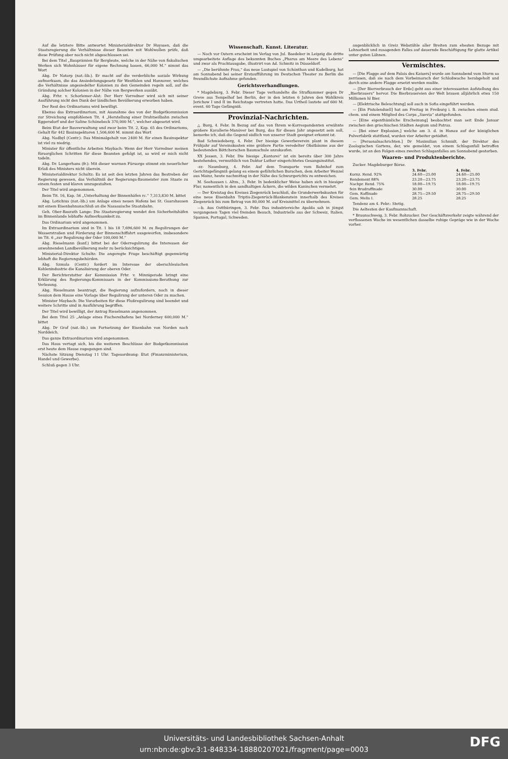Auf die letztere Bitte antwortet Ministerialdirektor Dr Huyssen, daß die Staatsregierung die Verhältnisse dieser Beamten mit Wohlwollen prüfe, daß diese Prüfung aber noch nicht abgeschlossen sei.
Bei dem Titel „Bauprämien für Bergleute, welche in der Nähe von fiskalischen Werken sich Wohnhäuser für eigene Rechnung bauen, 66,000 M.“ nimmt das Wort
Abg. Dr Natorp (nat.-lib.). Er macht auf die verderbliche soziale Wirkung aufmerksam, die das Ansiedelungsgesetz für Westfalen und Hannover, welches die Verhältnisse angesiedelter Kolonien zu den Gemeinden regeln soll, auf die Gründung solcher Kolonien in der Nähe von Bergwerken ausübt.
Abg. Frhr. v. Schorlemer-Alst: Der Herr Vorredner wird sich mit seiner Ausführung nicht den Dank der ländlichen Bevölkerung erworben haben.
Der Rest des Ordinariums wird bewilligt.
Ebenso das Extraordinarium, mit Ausnahme des von der Budgetkommission zur Streichung empfohlenen Tit. 4 „Herstellung einer Drahtseilbahn zwischen Eggersdorf und der Saline Schönebeck 370,000 M.“, welcher abgesetzt wird.
Beim Etat der Bauverwaltung und zwar beim Tit. 2, Kap. 65 des Ordinariums, Gehalt für 442 Bauinspektoren 1,506,600 M. nimmt das Wort
Abg. Nadbyl (Centr.): Das Minimalgehalt von 2400 M. für einen Bauinspektor ist viel zu niedrig.
Minister für öffentliche Arbeiten Maybach: Wenn der Herr Vorredner meinen fürsorglichen Schritten für diese Beamten gefolgt ist, so wird er mich nicht tadeln.
Abg. Dr. Langerhans (fr.): Mit dieser warmen Fürsorge stimmt ein neuerlicher Erlaß des Ministers nicht überein.
Ministerialdirektor Schultz: Es ist seit den letzten Jahren das Bestreben der Regierung gewesen, das Verhältniß der Regierungs-Baumeister zum Staate zu einem festen und klaren umzugestalten.
Der Titel wird angenommen.
Beim Tit. 16, Kap. 56 „Unterhaltung der Binnenhäfen rc.“ 7,313,830 M. bittet
Abg. Lotichius (nat.-lib.) um Anlage eines neuen Hafens bei St. Goarshausen mit einem Eisenbahnanschluß an die Nassauische Staatsbahn.
Geh. Ober-Baurath Lange: Die Staatsregierung wendet den Sicherheitshäfen im Binnenlande lebhafte Aufmerksamkeit zu.
Das Ordinarium wird angenommen.
Im Extraordinarium sind in Tit. 1 bis 18 7,696,600 M. zu Regulirungen der Wasserstraßen und Förderung der Binnenschiffahrt ausgeworfen, insbesondere im Tit. 6 „zur Regulirung der Oder 100,000 M.“
Abg. Rieselmann (konf.) bittet bei der Oderregulirung die Interessen der anwohnenden Landbevölkerung mehr zu berücksichtigen.
Ministerial-Direktor Schultz: Die angeregte Frage beschäftigt gegenwärtig lebhaft die Regierungsbehörden.
Abg. Szmula (Centr.) fordert im Interesse der oberschlesischen Kohlenindustrie die Kanalisirung der oberen Oder.
Der Berichterstatter der Kommission Frhr. v. Minnigerode bringt eine Erklärung des Regierungs-Kommissars in der Kommissions-Berathung zur Verlesung.
Abg. Rieselmann beantragt, die Regierung aufzufordern, noch in dieser Session dem Hause eine Vorlage über Regulirung der unteren Oder zu machen.
Minister Maybach: Die Vorarbeiten für diese Flußregulirung sind beendet und weitere Schritte sind in Ausführung begriffen.
Der Titel wird bewilligt, der Antrag Rieselmann angenommen.
Bei dem Titel 25 „Anlage eines Fischereihafens bei Norderney 600,000 M.“ bittet
Abg. Dr Graf (nat.-lib.) um Fortsetzung der Eisenbahn von Norden nach Norddeich.
Das ganze Extraordinarium wird angenommen.
Das Haus vertagt sich, bis die weiteren Beschlüsse der Budgetkommission erst heute dem Hause zugegangen sind.
Nächste Sitzung Dienstag 11 Uhr. Tagesordnung: Etat (Finanzministerium, Handel und Gewerbe).
Schluß gegen 3 Uhr.
Wissenschaft. Kunst. Literatur.
— Noch vor Ostern erscheint im Verlag von Jul. Baedeker in Leipzig die dritte umgearbeitete Auflage des bekannten Buches „Pharus am Meere des Lebens“ und zwar als Prachtausgabe, illustrirt von Ad. Schmitz in Düsseldorf.
— „Die berühmte Frau,“ das neue Lustspiel von Schönthan und Kadelburg, hat am Sonnabend bei seiner Erstaufführung im Deutschen Theater zu Berlin die freundlichste Aufnahme gefunden.
Gerichtsverhandlungen.
* Magdeburg, 3. Febr. Dieser Tage verhandelte die Strafkammer gegen Dr Greve aus Tempelhof bei Berlin, der in den letzten 6 Jahren den Wahlkreis Jerichow I und II im Reichstage vertreten hatte. Das Urtheil lautete auf 600 M. event. 60 Tage Gefängniß.
Provinzial-Nachrichten.
△ Burg, 4. Febr. In Bezug auf das von Ihrem w-Korrespondenten erwähnte größere Kavallerie-Manöver bei Burg, das für dieses Jahr angesetzt sein soll, bemerke ich, daß die Gegend südlich von unserer Stadt geeignet erkannt ist.
Bad Schmiedeberg, 4. Febr. Der hiesige Gewerbeverein plant in diesem Frühjahr auf Vereinskosten eine größere Partie veredelter Obstbäume aus der bedeutenden Böttcherschen Baumschule anzukaufen.
XX Jessen, 3. Febr. Die hiesige „Kantorei“ ist ein bereits über 300 Jahre bestehendes, vermuthlich von Doktor Luther eingerichtetes Gesangsinstitut.
-zz- Naumburg, 4. Febr. Auf dem Transporte vom Bahnhof zum Gerichtsgefängniß gelang es einem gefährlichen Burschen, dem Arbeiter Wenzel aus Mainz, heute nachmittag in der Nähe des Schwurgerichts zu entweichen.
M. Seehausen i. Altm., 3. Febr. In bedenklicher Weise haben sich in hiesiger Flur, namentlich in den sandhaltigen Äckern, die wilden Kaninchen vermehrt.
— Der Kreistag des Kreises Ziegenrück beschloß, die Grunderwerbskosten für eine neue Eisenbahn Triptis-Ziegenrück-Blankenstein innerhalb des Kreises Ziegenrück bis zum Betrag von 80,000 M. auf Kreismittel zu übernehmen.
—b. Aus Ostthüringen, 3. Febr. Das industriereiche Apolda sah in jüngst vergangenen Tagen viel fremden Besuch, Industrielle aus der Schweiz, Italien, Spanien, Portugal, Schweden.
augenblicklich in Greiz Webstühle aller Breiten zum ehesten Bezuge mit Lohnarbeit und zusagenden Falles auf dauernde Beschäftigung für glatte Artikel unter guten Löhnen.
Vermischtes.
— [Die Flagge auf dem Palais des Kaisers] wurde am Sonnabend vom Sturm so zerrissen, daß sie nach dem Vorbeimarsch der Schloßwache herabgeholt und durch eine andere Flagge ersetzt werden mußte.
— [Der Bierverbrauch der Erde] geht aus einer interessanten Aufstellung des „Bierbrauers“ hervor. Die Bierbrauereien der Welt brauen alljährlich etwa 150 Millionen hl Bier.
— [Elektrische Beleuchtung] soll auch in Sofia eingeführt werden.
— [Ein Pistolenduell] hat am Freitag in Freiburg i. B. zwischen einem stud. chem. und einem Mitglied des Corps „Suevia“ stattgefunden.
— [Eine eigenthümliche Erscheinung] beobachtet man seit Ende Januar zwischen den griechischen Städten Aegium und Patras.
— [Bei einer Explosion,] welche am 3. d. in Hanau auf der königlichen Pulverfabrik stattfand, wurden vier Arbeiter getödtet.
— [Personalnachrichten.] Dr Maximilian Schmidt, der Direktor des Zoologischen Gartens, der, wie gemeldet, von einem Schlaganfall betroffen wurde, ist an den Folgen eines zweiten Schlaganfalles am Sonnabend gestorben.
Waaren- und Produktenberichte.
Zucker. Magdeburger Börse.
| | 3. Febr. | 4. Febr. |
| --- | --- | --- |
| Kornz. Rend. 92% | 24.60—25.00 | 24.60—25.00 |
| Rendement 88% | 23.20—23.75 | 23.20—23.75 |
| Nachpr. Rend. 75% | 18.00—19.75 | 18.00—19.75 |
| fein Brodraffinade | 30.00 | 30.00 |
| Gem. Raffinade | 28.75—29.50 | 28.75—29.50 |
| Gem. Melis I. | 28.25 | 28.25 |
Tendenz am 4. Febr.: Stetig.
Die Aeltesten der Kaufmannschaft.
* Braunschweig, 3. Febr. Rohzucker. Der Geschäftsverkehr zeigte während der verflossenen Woche im wesentlichen dasselbe ruhige Gepräge wie in der Woche vorher.
Universitäts- und Landesbibliothek Sachsen-Anhalt
urn:nbn:de:gbv:3:1-848334-18880207021/fragment/page=0003
DFG